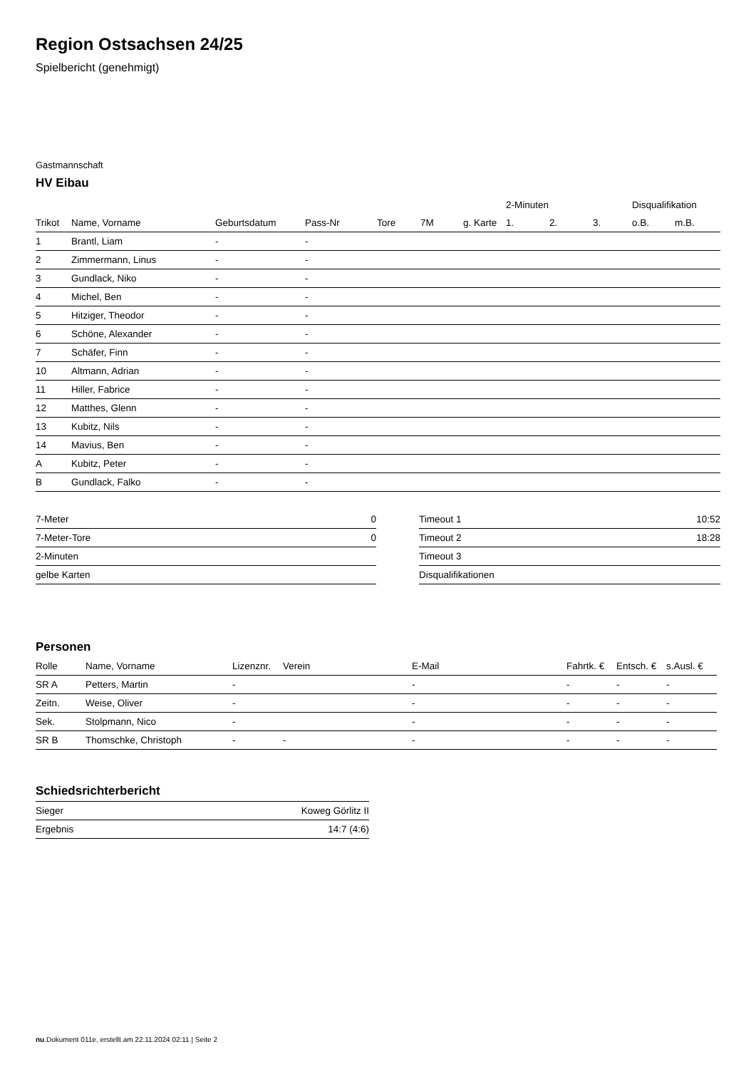Region Ostsachsen 24/25
Spielbericht (genehmigt)
Gastmannschaft
HV Eibau
| | | | | | | | 2-Minuten | | | Disqualifikation | |
| --- | --- | --- | --- | --- | --- | --- | --- | --- | --- | --- | --- |
| Trikot | Name, Vorname | Geburtsdatum | Pass-Nr | Tore | 7M | g. Karte | 1. | 2. | 3. | o.B. | m.B. |
| 1 | Brantl, Liam | - | - | | | | | | | | |
| 2 | Zimmermann, Linus | - | - | | | | | | | | |
| 3 | Gundlack, Niko | - | - | | | | | | | | |
| 4 | Michel, Ben | - | - | | | | | | | | |
| 5 | Hitziger, Theodor | - | - | | | | | | | | |
| 6 | Schöne, Alexander | - | - | | | | | | | | |
| 7 | Schäfer, Finn | - | - | | | | | | | | |
| 10 | Altmann, Adrian | - | - | | | | | | | | |
| 11 | Hiller, Fabrice | - | - | | | | | | | | |
| 12 | Matthes, Glenn | - | - | | | | | | | | |
| 13 | Kubitz, Nils | - | - | | | | | | | | |
| 14 | Mavius, Ben | - | - | | | | | | | | |
| A | Kubitz, Peter | - | - | | | | | | | | |
| B | Gundlack, Falko | - | - | | | | | | | | |
| 7-Meter | 0 |
| 7-Meter-Tore | 0 |
| 2-Minuten | |
| gelbe Karten | |
| Timeout 1 | 10:52 |
| Timeout 2 | 18:28 |
| Timeout 3 | |
| Disqualifikationen | |
Personen
| Rolle | Name, Vorname | Lizenznr. | Verein | E-Mail | Fahrtk. € | Entsch. € | s.Ausl. € |
| --- | --- | --- | --- | --- | --- | --- | --- |
| SR A | Petters, Martin | - | | - | - | - | - |
| Zeitn. | Weise, Oliver | - | | - | - | - | - |
| Sek. | Stolpmann, Nico | - | | - | - | - | - |
| SR B | Thomschke, Christoph | - | - | - | - | - | - |
Schiedsrichterbericht
| Sieger | Koweg Görlitz II |
| Ergebnis | 14:7 (4:6) |
nu.Dokument 011e, erstellt am 22.11.2024 02:11 | Seite 2